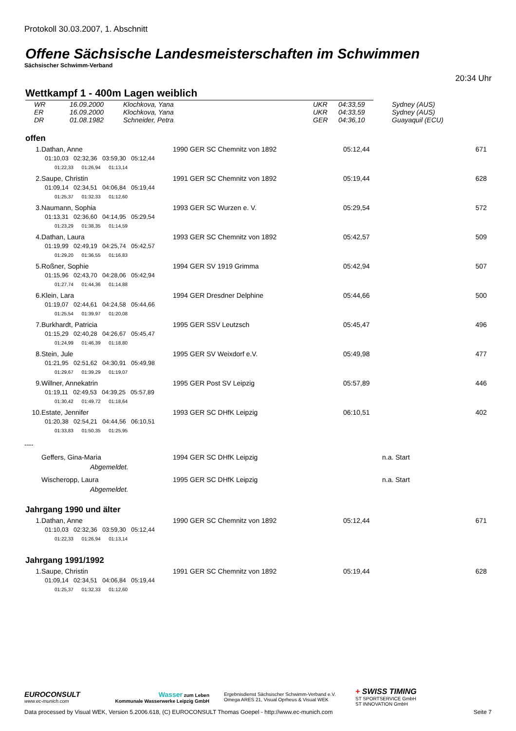Protokoll 30.03.2007, 1. Abschnitt
Offene Sächsische Landesmeisterschaften im Schwimmen
Sächsischer Schwimm-Verband
20:34 Uhr
Wettkampf 1 - 400m Lagen weiblich
| WR | 16.09.2000 | Klochkova, Yana | UKR | 04:33,59 | Sydney (AUS) |
| ER | 16.09.2000 | Klochkova, Yana | UKR | 04:33,59 | Sydney (AUS) |
| DR | 01.08.1982 | Schneider, Petra | GER | 04:36,10 | Guayaquil (ECU) |
offen
| 1. | Dathan, Anne | 1990 GER SC Chemnitz von 1892 | 05:12,44 | 671 |
| 01:10,03 02:32,36 03:59,30 05:12,44 | | | | |
| 01:22,33 01:26,94 01:13,14 | | | | |
| 2. | Saupe, Christin | 1991 GER SC Chemnitz von 1892 | 05:19,44 | 628 |
| 01:09,14 02:34,51 04:06,84 05:19,44 | | | | |
| 01:25,37 01:32,33 01:12,60 | | | | |
| 3. | Naumann, Sophia | 1993 GER SC Wurzen e. V. | 05:29,54 | 572 |
| 01:13,31 02:36,60 04:14,95 05:29,54 | | | | |
| 01:23,29 01:38,35 01:14,59 | | | | |
| 4. | Dathan, Laura | 1993 GER SC Chemnitz von 1892 | 05:42,57 | 509 |
| 01:19,99 02:49,19 04:25,74 05:42,57 | | | | |
| 01:29,20 01:36,55 01:16,83 | | | | |
| 5. | Roßner, Sophie | 1994 GER SV 1919 Grimma | 05:42,94 | 507 |
| 01:15,96 02:43,70 04:28,06 05:42,94 | | | | |
| 01:27,74 01:44,36 01:14,88 | | | | |
| 6. | Klein, Lara | 1994 GER Dresdner Delphine | 05:44,66 | 500 |
| 01:19,07 02:44,61 04:24,58 05:44,66 | | | | |
| 01:25,54 01:39,97 01:20,08 | | | | |
| 7. | Burkhardt, Patricia | 1995 GER SSV Leutzsch | 05:45,47 | 496 |
| 01:15,29 02:40,28 04:26,67 05:45,47 | | | | |
| 01:24,99 01:46,39 01:18,80 | | | | |
| 8. | Stein, Jule | 1995 GER SV Weixdorf e.V. | 05:49,98 | 477 |
| 01:21,95 02:51,62 04:30,91 05:49,98 | | | | |
| 01:29,67 01:39,29 01:19,07 | | | | |
| 9. | Willner, Annekatrin | 1995 GER Post SV Leipzig | 05:57,89 | 446 |
| 01:19,11 02:49,53 04:39,25 05:57,89 | | | | |
| 01:30,42 01:49,72 01:18,64 | | | | |
| 10. | Estate, Jennifer | 1993 GER SC DHfK Leipzig | 06:10,51 | 402 |
| 01:20,38 02:54,21 04:44,56 06:10,51 | | | | |
| 01:33,83 01:50,35 01:25,95 | | | | |
| ---- | | | | |
| | Geffers, Gina-Maria | 1994 GER SC DHfK Leipzig | n.a. Start | |
| | Abgemeldet. | | | |
| | Wischeropp, Laura | 1995 GER SC DHfK Leipzig | n.a. Start | |
| | Abgemeldet. | | | |
Jahrgang 1990 und älter
| 1. | Dathan, Anne | 1990 GER SC Chemnitz von 1892 | 05:12,44 | 671 |
| 01:10,03 02:32,36 03:59,30 05:12,44 | | | | |
| 01:22,33 01:26,94 01:13,14 | | | | |
Jahrgang 1991/1992
| 1. | Saupe, Christin | 1991 GER SC Chemnitz von 1892 | 05:19,44 | 628 |
| 01:09,14 02:34,51 04:06,84 05:19,44 | | | | |
| 01:25,37 01:32,33 01:12,60 | | | | |
EUROCONSULT
www.ec-munich.com
Wasser zum Leben
Kommunale Wasserwerke Leipzig GmbH
Ergebnisdienst Sächsischer Schwimm-Verband e.V.
Omega ARES 21, Visual Oprheus & Visual WEK
+ SWISS TIMING
ST SPORTSERVICE GmbH
ST INNOVATION GmbH
Data processed by Visual WEK, Version 5.2006.618, (C) EUROCONSULT Thomas Goepel - http://www.ec-munich.com Seite 7